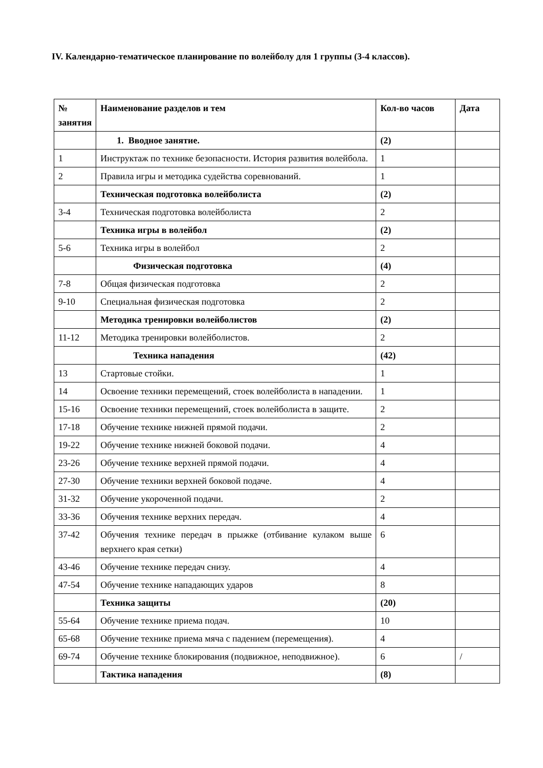IV. Календарно-тематическое планирование по волейболу для 1 группы (3-4 классов).
| № занятия | Наименование разделов и тем | Кол-во часов | Дата |
| | 1. Вводное занятие. | (2) | |
| 1 | Инструктаж по технике безопасности. История развития волейбола. | 1 | |
| 2 | Правила игры и методика судейства соревнований. | 1 | |
| | Техническая подготовка волейболиста | (2) | |
| 3-4 | Техническая подготовка волейболиста | 2 | |
| | Техника игры в волейбол | (2) | |
| 5-6 | Техника игры в волейбол | 2 | |
| | Физическая подготовка | (4) | |
| 7-8 | Общая физическая подготовка | 2 | |
| 9-10 | Специальная физическая подготовка | 2 | |
| | Методика тренировки волейболистов | (2) | |
| 11-12 | Методика тренировки волейболистов. | 2 | |
| | Техника нападения | (42) | |
| 13 | Стартовые стойки. | 1 | |
| 14 | Освоение техники перемещений, стоек волейболиста в нападении. | 1 | |
| 15-16 | Освоение техники перемещений, стоек волейболиста в защите. | 2 | |
| 17-18 | Обучение технике нижней прямой подачи. | 2 | |
| 19-22 | Обучение технике нижней боковой подачи. | 4 | |
| 23-26 | Обучение технике верхней прямой подачи. | 4 | |
| 27-30 | Обучение техники верхней боковой подаче. | 4 | |
| 31-32 | Обучение укороченной подачи. | 2 | |
| 33-36 | Обучения технике верхних передач. | 4 | |
| 37-42 | Обучения технике передач в прыжке (отбивание кулаком выше верхнего края сетки) | 6 | |
| 43-46 | Обучение технике передач снизу. | 4 | |
| 47-54 | Обучение технике нападающих ударов | 8 | |
| | Техника защиты | (20) | |
| 55-64 | Обучение технике приема подач. | 10 | |
| 65-68 | Обучение технике приема мяча с падением (перемещения). | 4 | |
| 69-74 | Обучение технике блокирования (подвижное, неподвижное). | 6 | / |
| | Тактика нападения | (8) | |